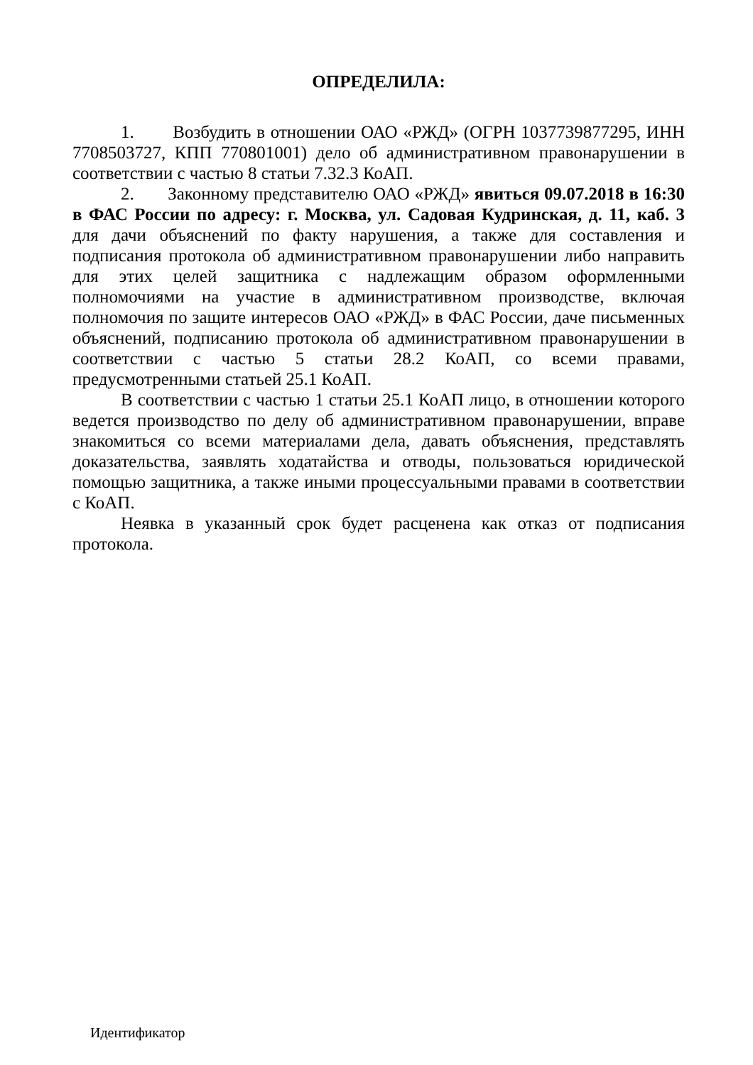ОПРЕДЕЛИЛА:
1. Возбудить в отношении ОАО «РЖД» (ОГРН 1037739877295, ИНН 7708503727, КПП 770801001) дело об административном правонарушении в соответствии с частью 8 статьи 7.32.3 КоАП.
2. Законному представителю ОАО «РЖД» явиться 09.07.2018 в 16:30 в ФАС России по адресу: г. Москва, ул. Садовая Кудринская, д. 11, каб. 3 для дачи объяснений по факту нарушения, а также для составления и подписания протокола об административном правонарушении либо направить для этих целей защитника с надлежащим образом оформленными полномочиями на участие в административном производстве, включая полномочия по защите интересов ОАО «РЖД» в ФАС России, даче письменных объяснений, подписанию протокола об административном правонарушении в соответствии с частью 5 статьи 28.2 КоАП, со всеми правами, предусмотренными статьей 25.1 КоАП.
В соответствии с частью 1 статьи 25.1 КоАП лицо, в отношении которого ведется производство по делу об административном правонарушении, вправе знакомиться со всеми материалами дела, давать объяснения, представлять доказательства, заявлять ходатайства и отводы, пользоваться юридической помощью защитника, а также иными процессуальными правами в соответствии с КоАП.
Неявка в указанный срок будет расценена как отказ от подписания протокола.
Идентификатор